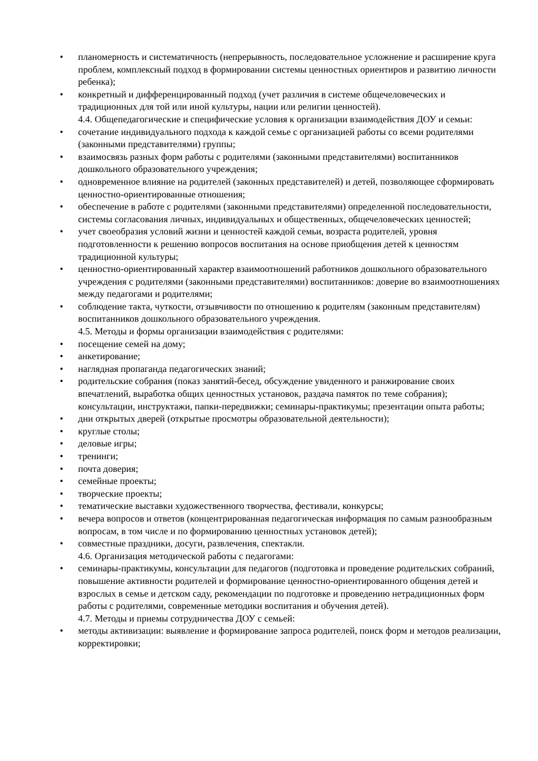• планомерность и систематичность (непрерывность, последовательное усложнение и расширение круга проблем, комплексный подход в формировании системы ценностных ориентиров и развитию личности ребенка);
• конкретный и дифференцированный подход (учет различия в системе общечеловеческих и традиционных для той или иной культуры, нации или религии ценностей).
4.4. Общепедагогические и специфические условия к организации взаимодействия ДОУ и семьи:
• сочетание индивидуального подхода к каждой семье с организацией работы со всеми родителями (законными представителями) группы;
• взаимосвязь разных форм работы с родителями (законными представителями) воспитанников дошкольного образовательного учреждения;
• одновременное влияние на родителей (законных представителей) и детей, позволяющее сформировать ценностно-ориентированные отношения;
• обеспечение в работе с родителями (законными представителями) определенной последовательности, системы согласования личных, индивидуальных и общественных, общечеловеческих ценностей;
• учет своеобразия условий жизни и ценностей каждой семьи, возраста родителей, уровня подготовленности к решению вопросов воспитания на основе приобщения детей к ценностям традиционной культуры;
• ценностно-ориентированный характер взаимоотношений работников дошкольного образовательного учреждения с родителями (законными представителями) воспитанников: доверие во взаимоотношениях между педагогами и родителями;
• соблюдение такта, чуткости, отзывчивости по отношению к родителям (законным представителям) воспитанников дошкольного образовательного учреждения.
4.5. Методы и формы организации взаимодействия с родителями:
• посещение семей на дому;
• анкетирование;
• наглядная пропаганда педагогических знаний;
• родительские собрания (показ занятий-бесед, обсуждение увиденного и ранжирование своих впечатлений, выработка общих ценностных установок, раздача памяток по теме собрания); консультации, инструктажи, папки-передвижки; семинары-практикумы; презентации опыта работы;
• дни открытых дверей (открытые просмотры образовательной деятельности);
• круглые столы;
• деловые игры;
• тренинги;
• почта доверия;
• семейные проекты;
• творческие проекты;
• тематические выставки художественного творчества, фестивали, конкурсы;
• вечера вопросов и ответов (концентрированная педагогическая информация по самым разнообразным вопросам, в том числе и по формированию ценностных установок детей);
• совместные праздники, досуги, развлечения, спектакли.
4.6. Организация методической работы с педагогами:
• семинары-практикумы, консультации для педагогов (подготовка и проведение родительских собраний, повышение активности родителей и формирование ценностно-ориентированного общения детей и взрослых в семье и детском саду, рекомендации по подготовке и проведению нетрадиционных форм работы с родителями, современные методики воспитания и обучения детей).
4.7. Методы и приемы сотрудничества ДОУ с семьей:
• методы активизации: выявление и формирование запроса родителей, поиск форм и методов реализации, корректировки;